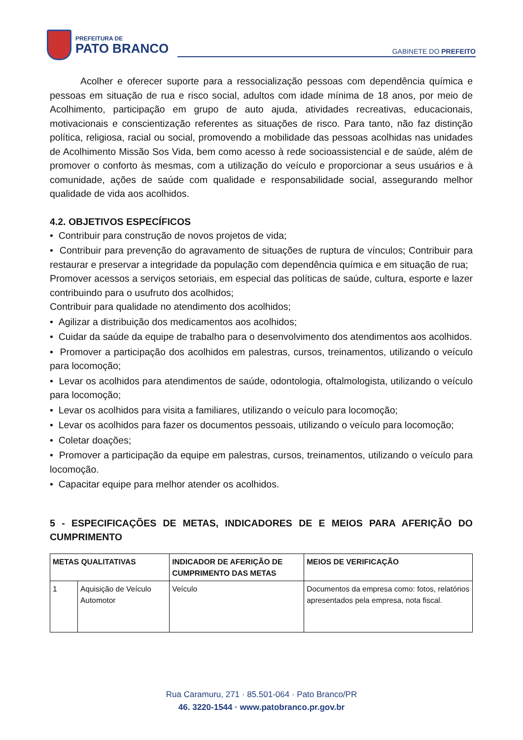PREFEITURA DE
PATO BRANCO
GABINETE DO PREFEITO
Acolher e oferecer suporte para a ressocialização pessoas com dependência química e pessoas em situação de rua e risco social, adultos com idade mínima de 18 anos, por meio de Acolhimento, participação em grupo de auto ajuda, atividades recreativas, educacionais, motivacionais e conscientização referentes as situações de risco. Para tanto, não faz distinção política, religiosa, racial ou social, promovendo a mobilidade das pessoas acolhidas nas unidades de Acolhimento Missão Sos Vida, bem como acesso à rede socioassistencial e de saúde, além de promover o conforto às mesmas, com a utilização do veículo e proporcionar a seus usuários e à comunidade, ações de saúde com qualidade e responsabilidade social, assegurando melhor qualidade de vida aos acolhidos.
4.2. OBJETIVOS ESPECÍFICOS
• Contribuir para construção de novos projetos de vida;
• Contribuir para prevenção do agravamento de situações de ruptura de vínculos; Contribuir para restaurar e preservar a integridade da população com dependência química e em situação de rua;
Promover acessos a serviços setoriais, em especial das políticas de saúde, cultura, esporte e lazer contribuindo para o usufruto dos acolhidos;
Contribuir para qualidade no atendimento dos acolhidos;
• Agilizar a distribuição dos medicamentos aos acolhidos;
• Cuidar da saúde da equipe de trabalho para o desenvolvimento dos atendimentos aos acolhidos.
• Promover a participação dos acolhidos em palestras, cursos, treinamentos, utilizando o veículo para locomoção;
• Levar os acolhidos para atendimentos de saúde, odontologia, oftalmologista, utilizando o veículo para locomoção;
• Levar os acolhidos para visita a familiares, utilizando o veículo para locomoção;
• Levar os acolhidos para fazer os documentos pessoais, utilizando o veículo para locomoção;
• Coletar doações;
• Promover a participação da equipe em palestras, cursos, treinamentos, utilizando o veículo para locomoção.
• Capacitar equipe para melhor atender os acolhidos.
5 - ESPECIFICAÇÕES DE METAS, INDICADORES DE E MEIOS PARA AFERIÇÃO DO CUMPRIMENTO
| METAS QUALITATIVAS | | INDICADOR DE AFERIÇÃO DE CUMPRIMENTO DAS METAS | MEIOS DE VERIFICAÇÃO |
| --- | --- | --- | --- |
| 1 | Aquisição de Veículo Automotor | Veículo | Documentos da empresa como: fotos, relatórios apresentados pela empresa, nota fiscal. |
Rua Caramuru, 271 · 85.501-064 · Pato Branco/PR
46. 3220-1544 · www.patobranco.pr.gov.br